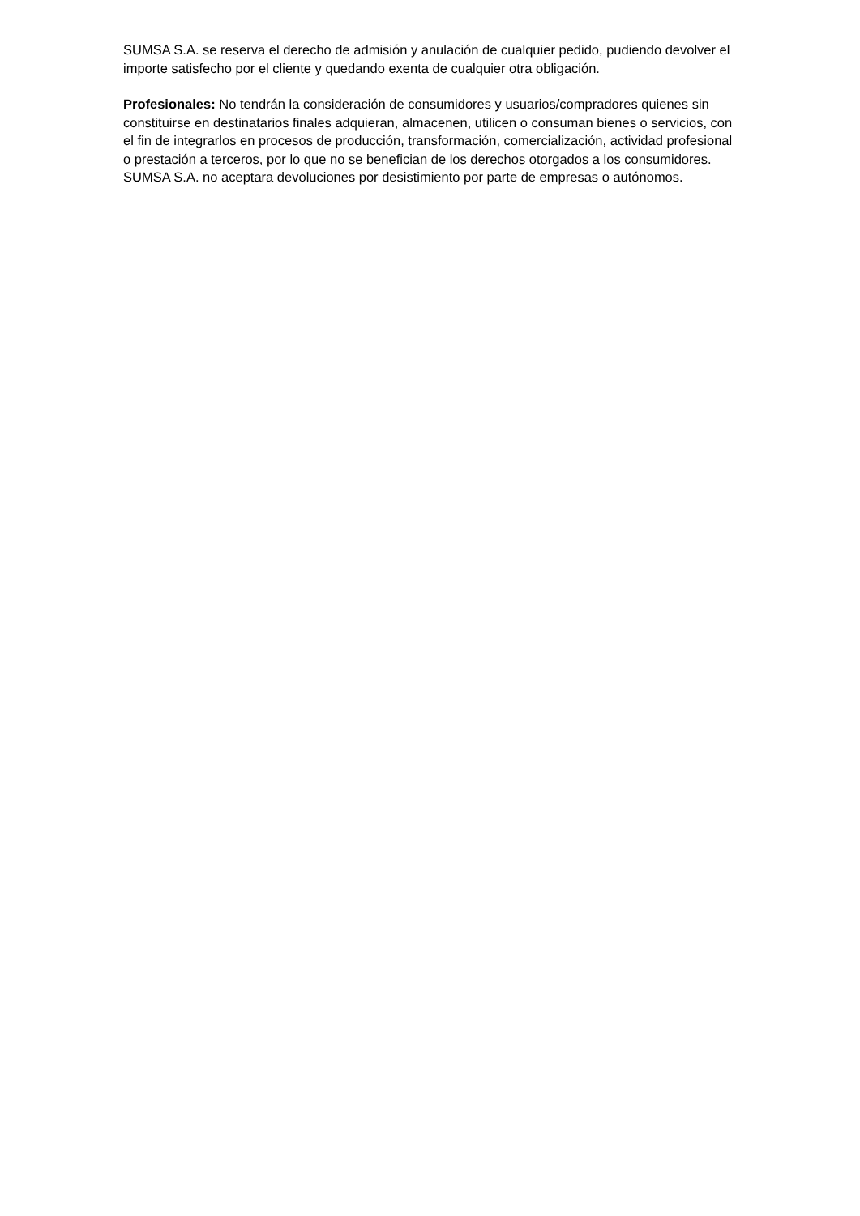SUMSA S.A. se reserva el derecho de admisión y anulación de cualquier pedido, pudiendo devolver el importe satisfecho por el cliente y quedando exenta de cualquier otra obligación.
Profesionales: No tendrán la consideración de consumidores y usuarios/compradores quienes sin constituirse en destinatarios finales adquieran, almacenen, utilicen o consuman bienes o servicios, con el fin de integrarlos en procesos de producción, transformación, comercialización, actividad profesional o prestación a terceros, por lo que no se benefician de los derechos otorgados a los consumidores. SUMSA S.A. no aceptara devoluciones por desistimiento por parte de empresas o autónomos.